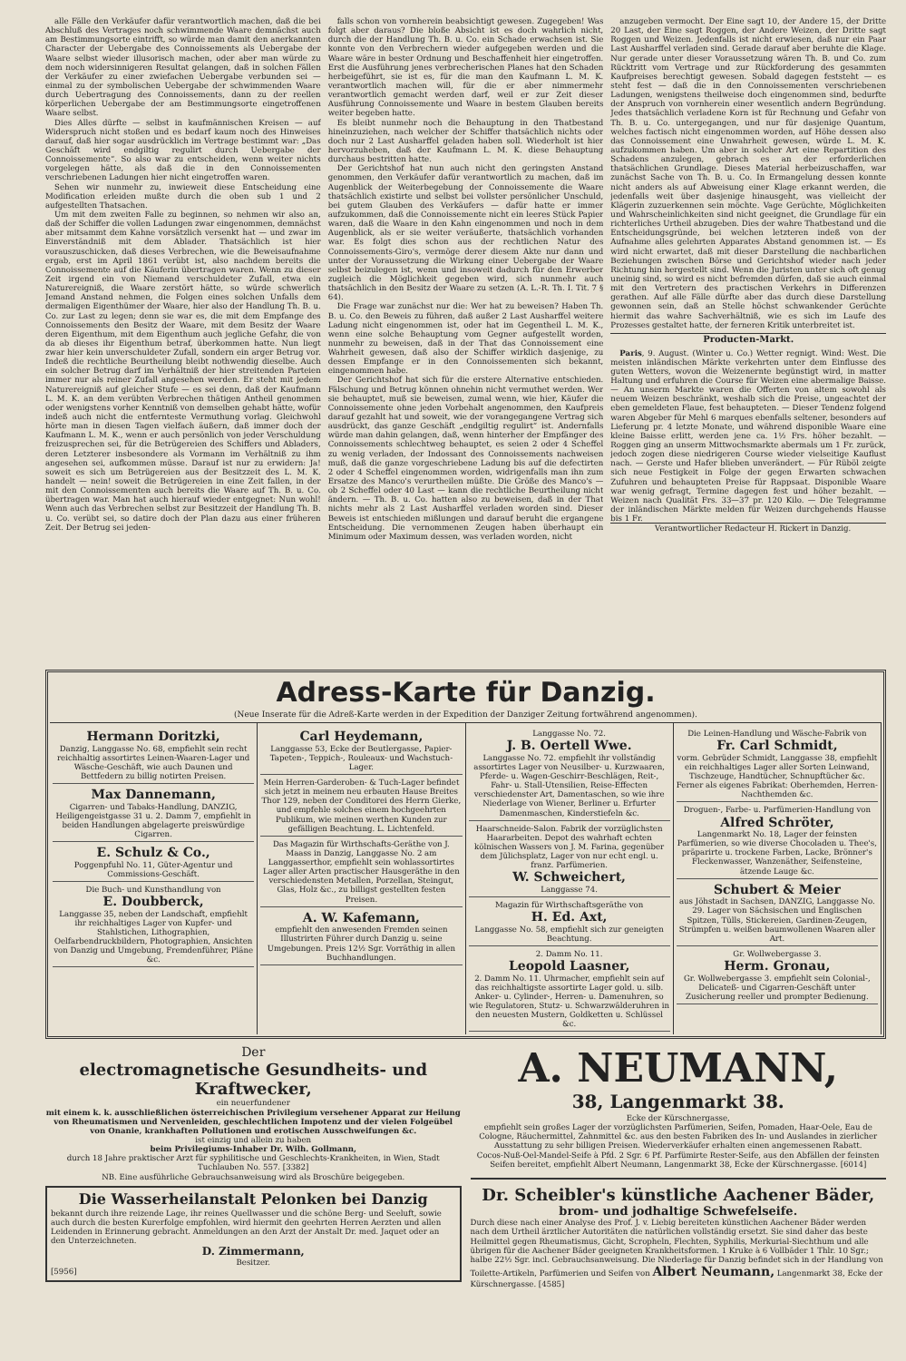alle Fälle den Verkäufer dafür verantwortlich machen, daß die bei Abschluß des Vertrages noch schwimmende Waare demnächst auch am Bestimmungsorte eintrifft, so würde man damit den anerkannten Character der Uebergabe des Connoissements als Uebergabe der Waare selbst wieder illusorisch machen, oder aber man würde zu dem noch widersinnigeren Resultat gelangen, daß in solchen Fällen der Verkäufer zu einer zwiefachen Uebergabe verbunden sei — einmal zu der symbolischen Uebergabe der schwimmenden Waare durch Uebertragung des Connoissements, dann zu der reellen körperlichen Uebergabe der am Bestimmungsorte eingetroffenen Waare selbst.
Dies Alles dürfte — selbst in kaufmännischen Kreisen — auf Widerspruch nicht stoßen und es bedarf kaum noch des Hinweises darauf, daß hier sogar ausdrücklich im Vertrage bestimmt war: „Das Geschäft wird endgiltig regulirt durch Uebergabe der Connoissemente“. So also war zu entscheiden, wenn weiter nichts vorgelegen hätte, als daß die in den Connoissementen verschriebenen Ladungen hier nicht eingetroffen waren.
Sehen wir nunmehr zu, inwieweit diese Entscheidung eine Modification erleiden mußte durch die oben sub 1 und 2 aufgestellten Thatsachen.
Um mit dem zweiten Falle zu beginnen, so nehmen wir also an, daß der Schiffer die vollen Ladungen zwar eingenommen, demnächst aber mitsammt dem Kahne vorsätzlich versenkt hat — und zwar im Einverständniß mit dem Ablader. Thatsächlich ist hier vorauszuschicken, daß dieses Verbrechen, wie die Beweisaufnahme ergab, erst im April 1861 verübt ist, also nachdem bereits die Connoissemente auf die Käuferin übertragen waren. Wenn zu dieser Zeit irgend ein von Niemand verschuldeter Zufall, etwa ein Naturereigniß, die Waare zerstört hätte, so würde schwerlich Jemand Anstand nehmen, die Folgen eines solchen Unfalls dem dermaligen Eigenthümer der Waare, hier also der Handlung Th. B. u. Co. zur Last zu legen; denn sie war es, die mit dem Empfange des Connoissements den Besitz der Waare, mit dem Besitz der Waare deren Eigenthum, mit dem Eigenthum auch jegliche Gefahr, die von da ab dieses ihr Eigenthum betraf, überkommen hatte. Nun liegt zwar hier kein unverschuldeter Zufall, sondern ein arger Betrug vor. Indeß die rechtliche Beurtheilung bleibt nothwendig dieselbe. Auch ein solcher Betrug darf im Verhältniß der hier streitenden Parteien immer nur als reiner Zufall angesehen werden. Er steht mit jedem Naturereigniß auf gleicher Stufe — es sei denn, daß der Kaufmann L. M. K. an dem verübten Verbrechen thätigen Antheil genommen oder wenigstens vorher Kenntniß von demselben gehabt hätte, wofür indeß auch nicht die entfernteste Vermuthung vorlag. Gleichwohl hörte man in diesen Tagen vielfach äußern, daß immer doch der Kaufmann L. M. K., wenn er auch persönlich von jeder Verschuldung freizusprechen sei, für die Betrügereien des Schiffers und Abladers, deren Letzterer insbesondere als Vormann im Verhältniß zu ihm angesehen sei, aufkommen müsse. Darauf ist nur zu erwidern: Ja! soweit es sich um Betrügereien aus der Besitzzeit des L. M. K. handelt — nein! soweit die Betrügereien in eine Zeit fallen, in der mit den Connoissementen auch bereits die Waare auf Th. B. u. Co. übertragen war. Man hat auch hierauf wieder entgegnet: Nun wohl! Wenn auch das Verbrechen selbst zur Besitzzeit der Handlung Th. B. u. Co. verübt sei, so datire doch der Plan dazu aus einer früheren Zeit. Der Betrug sei jeden-
falls schon von vornherein beabsichtigt gewesen. Zugegeben! Was folgt aber daraus? Die bloße Absicht ist es doch wahrlich nicht, durch die der Handlung Th. B. u. Co. ein Schade erwachsen ist. Sie konnte von den Verbrechern wieder aufgegeben werden und die Waare wäre in bester Ordnung und Beschaffenheit hier eingetroffen. Erst die Ausführung jenes verbrecherischen Planes hat den Schaden herbeigeführt, sie ist es, für die man den Kaufmann L. M. K. verantwortlich machen will, für die er aber nimmermehr verantwortlich gemacht werden darf, weil er zur Zeit dieser Ausführung Connoissemente und Waare in bestem Glauben bereits weiter begeben hatte.
Es bleibt nunmehr noch die Behauptung in den Thatbestand hineinzuziehen, nach welcher der Schiffer thatsächlich nichts oder doch nur 2 Last Ausharffel geladen haben soll. Wiederholt ist hier hervorzuheben, daß der Kaufmann L. M. K. diese Behauptung durchaus bestritten hatte.
Der Gerichtshof hat nun auch nicht den geringsten Anstand genommen, den Verkäufer dafür verantwortlich zu machen, daß im Augenblick der Weiterbegebung der Connoissemente die Waare thatsächlich existirte und selbst bei vollster persönlicher Unschuld, bei gutem Glauben des Verkäufers — dafür hatte er immer aufzukommen, daß die Connoissemente nicht ein leeres Stück Papier waren, daß die Waare in den Kahn eingenommen und noch in dem Augenblick, als er sie weiter veräußerte, thatsächlich vorhanden war. Es folgt dies schon aus der rechtlichen Natur des Connoissements-Giro's, vermöge derer diesem Akte nur dann und unter der Voraussetzung die Wirkung einer Uebergabe der Waare selbst beizulegen ist, wenn und insoweit dadurch für den Erwerber zugleich die Möglichkeit gegeben wird, sich nunmehr auch thatsächlich in den Besitz der Waare zu setzen (A. L.-R. Th. I. Tit. 7 § 64).
Die Frage war zunächst nur die: Wer hat zu beweisen? Haben Th. B. u. Co. den Beweis zu führen, daß außer 2 Last Ausharffel weitere Ladung nicht eingenommen ist, oder hat im Gegentheil L. M. K., wenn eine solche Behauptung vom Gegner aufgestellt worden, nunmehr zu beweisen, daß in der That das Connoissement eine Wahrheit gewesen, daß also der Schiffer wirklich dasjenige, zu dessen Empfange er in den Connoissementen sich bekannt, eingenommen habe.
Der Gerichtshof hat sich für die erstere Alternative entschieden. Fälschung und Betrug können ohnehin nicht vermuthet werden. Wer sie behauptet, muß sie beweisen, zumal wenn, wie hier, Käufer die Connoissemente ohne jeden Vorbehalt angenommen, den Kaufpreis darauf gezahlt hat und soweit, wie der vorangegangene Vertrag sich ausdrückt, das ganze Geschäft „endgiltig regulirt“ ist. Andernfalls würde man dahin gelangen, daß, wenn hinterher der Empfänger des Connoissements schlechtweg behauptet, es seien 2 oder 4 Scheffel zu wenig verladen, der Indossant des Connoissements nachweisen muß, daß die ganze vorgeschriebene Ladung bis auf die defectirten 2 oder 4 Scheffel eingenommen worden, widrigenfalls man ihn zum Ersatze des Manco's verurtheilen müßte. Die Größe des Manco's — ob 2 Scheffel oder 40 Last — kann die rechtliche Beurtheilung nicht ändern. — Th. B. u. Co. hatten also zu beweisen, daß in der That nichts mehr als 2 Last Ausharffel verladen worden sind. Dieser Beweis ist entschieden mißlungen und darauf beruht die ergangene Entscheidung. Die vernommenen Zeugen haben überhaupt ein Minimum oder Maximum dessen, was verladen worden, nicht
anzugeben vermocht. Der Eine sagt 10, der Andere 15, der Dritte 20 Last, der Eine sagt Roggen, der Andere Weizen, der Dritte sagt Roggen und Weizen. Jedenfalls ist nicht erwiesen, daß nur ein Paar Last Ausharffel verladen sind. Gerade darauf aber beruhte die Klage. Nur gerade unter dieser Voraussetzung wären Th. B. und Co. zum Rücktritt vom Vertrage und zur Rückforderung des gesammten Kaufpreises berechtigt gewesen. Sobald dagegen feststeht — es steht fest — daß die in den Connoissementen verschriebenen Ladungen, wenigstens theilweise doch eingenommen sind, bedurfte der Anspruch von vornherein einer wesentlich andern Begründung. Jedes thatsächlich verladene Korn ist für Rechnung und Gefahr von Th. B. u. Co. untergegangen, und nur für dasjenige Quantum, welches factisch nicht eingenommen worden, auf Höhe dessen also das Connoissement eine Unwahrheit gewesen, würde L. M. K. aufzukommen haben. Um aber in solcher Art eine Repartition des Schadens anzulegen, gebrach es an der erforderlichen thatsächlichen Grundlage. Dieses Material herbeizuschaffen, war zunächst Sache von Th. B. u. Co. In Ermangelung dessen konnte nicht anders als auf Abweisung einer Klage erkannt werden, die jedenfalls weit über dasjenige hinausgeht, was vielleicht der Klägerin zuzuerkennen sein möchte. Vage Gerüchte, Möglichkeiten und Wahrscheinlichkeiten sind nicht geeignet, die Grundlage für ein richterliches Urtheil abzugeben. Dies der wahre Thatbestand und die Entscheidungsgründe, bei welchen letzteren indeß von der Aufnahme alles gelehrten Apparates Abstand genommen ist. — Es wird nicht erwartet, daß mit dieser Darstellung die nachbarlichen Beziehungen zwischen Börse und Gerichtshof wieder nach jeder Richtung hin hergestellt sind. Wenn die Juristen unter sich oft genug uneinig sind, so wird es nicht befremden dürfen, daß sie auch einmal mit den Vertretern des practischen Verkehrs in Differenzen gerathen. Auf alle Fälle dürfte aber das durch diese Darstellung gewonnen sein, daß an Stelle höchst schwankender Gerüchte hiermit das wahre Sachverhältniß, wie es sich im Laufe des Prozesses gestaltet hatte, der ferneren Kritik unterbreitet ist.
Producten-Markt.
Paris, 9. August. (Winter u. Co.) Wetter regnigt. Wind: West. Die meisten inländischen Märkte verkehrten unter dem Einflusse des guten Wetters, wovon die Weizenernte begünstigt wird, in matter Haltung und erfuhren die Course für Weizen eine abermalige Baisse. — An unserm Markte waren die Offerten von altem sowohl als neuem Weizen beschränkt, weshalb sich die Preise, ungeachtet der eben gemeldeten Flaue, fest behaupteten. — Dieser Tendenz folgend waren Abgeber für Mehl 6 marques ebenfalls seltener, besonders auf Lieferung pr. 4 letzte Monate, und während disponible Waare eine kleine Baisse erlitt, werden jene ca. 1½ Frs. höher bezahlt. — Roggen ging an unserm Mittwochsmarkte abermals um 1 Fr. zurück, jedoch zogen diese niedrigeren Course wieder vielseitige Kauflust nach. — Gerste und Hafer blieben unverändert. — Für Rüböl zeigte sich neue Festigkeit in Folge der gegen Erwarten schwachen Zufuhren und behaupteten Preise für Rappsaat. Disponible Waare war wenig gefragt, Termine dagegen fest und höher bezahlt. — Weizen nach Qualität Frs. 33—37 pr. 120 Kilo. — Die Telegramme der inländischen Märkte melden für Weizen durchgehends Hausse bis 1 Fr.
Verantwortlicher Redacteur H. Rickert in Danzig.
Adress-Karte für Danzig.
(Neue Inserate für die Adreß-Karte werden in der Expedition der Danziger Zeitung fortwährend angenommen).
Hermann Doritzki,
Danzig, Langgasse No. 68, empfiehlt sein recht reichhaltig assortirtes Leinen-Waaren-Lager und Wäsche-Geschäft, wie auch Daunen und Bettfedern zu billig notirten Preisen.
Max Dannemann,
Cigarren- und Tabaks-Handlung, DANZIG, Heiligengeistgasse 31 u. 2. Damm 7, empfiehlt in beiden Handlungen abgelagerte preiswürdige Cigarren.
E. Schulz & Co.,
Poggenpfuhl No. 11, Güter-Agentur und Commissions-Geschäft.
Die Buch- und Kunsthandlung von
E. Doubberck,
Langgasse 35, neben der Landschaft, empfiehlt ihr reichhaltiges Lager von Kupfer- und Stahlstichen, Lithographien, Oelfarbendruckbildern, Photographien, Ansichten von Danzig und Umgebung, Fremdenführer, Pläne &c.
Carl Heydemann,
Langgasse 53, Ecke der Beutlergasse, Papier-Tapeten-, Teppich-, Rouleaux- und Wachstuch-Lager.
Mein Herren-Garderoben- & Tuch-Lager befindet sich jetzt in meinem neu erbauten Hause Breites Thor 129, neben der Conditorei des Herrn Gierke, und empfehle solches einem hochgeehrten Publikum, wie meinen werthen Kunden zur gefälligen Beachtung. L. Lichtenfeld.
Das Magazin für Wirthschafts-Geräthe von J. Maass in Danzig, Langgasse No. 2 am Langgasserthor, empfiehlt sein wohlassortirtes Lager aller Arten practischer Hausgeräthe in den verschiedensten Metallen, Porzellan, Steingut, Glas, Holz &c., zu billigst gestellten festen Preisen.
A. W. Kafemann,
empfiehlt den anwesenden Fremden seinen Illustrirten Führer durch Danzig u. seine Umgebungen. Preis 12½ Sgr. Vorräthig in allen Buchhandlungen.
Langgasse No. 72.
J. B. Oertell Wwe.
Langgasse No. 72. empfiehlt ihr vollständig assortirtes Lager von Neusilber- u. Kurzwaaren, Pferde- u. Wagen-Geschirr-Beschlägen, Reit-, Fahr- u. Stall-Utensilien, Reise-Effecten verschiedenster Art, Damentaschen, so wie ihre Niederlage von Wiener, Berliner u. Erfurter Damenmaschen, Kinderstiefeln &c.
Haarschneide-Salon. Fabrik der vorzüglichsten Haararbeiten. Depot des wahrhaft echten kölnischen Wassers von J. M. Farina, gegenüber dem Jülichsplatz, Lager von nur echt engl. u. franz. Parfümerien.
W. Schweichert,
Langgasse 74.
Magazin für Wirthschaftsgeräthe von
H. Ed. Axt,
Langgasse No. 58, empfiehlt sich zur geneigten Beachtung.
2. Damm No. 11.
Leopold Laasner,
2. Damm No. 11. Uhrmacher, empfiehlt sein auf das reichhaltigste assortirte Lager gold. u. silb. Anker- u. Cylinder-, Herren- u. Damenuhren, so wie Regulatoren, Stutz- u. Schwarzwälderuhren in den neuesten Mustern, Goldketten u. Schlüssel &c.
Die Leinen-Handlung und Wäsche-Fabrik von
Fr. Carl Schmidt,
vorm. Gebrüder Schmidt, Langgasse 38, empfiehlt ein reichhaltiges Lager aller Sorten Leinwand, Tischzeuge, Handtücher, Schnupftücher &c. Ferner als eigenes Fabrikat: Oberhemden, Herren-Nachthemden &c.
Droguen-, Farbe- u. Parfümerien-Handlung von
Alfred Schröter,
Langenmarkt No. 18, Lager der feinsten Parfümerien, so wie diverse Chocoladen u. Thee's, präparirte u. trockene Farben, Lacke, Brönner's Fleckenwasser, Wanzenäther, Seifensteine, ätzende Lauge &c.
Schubert & Meier
aus Jöhstadt in Sachsen, DANZIG, Langgasse No. 29. Lager von Sächsischen und Englischen Spitzen, Tülls, Stickereien, Gardinen-Zeugen, Strümpfen u. weißen baumwollenen Waaren aller Art.
Gr. Wollwebergasse 3.
Herm. Gronau,
Gr. Wollwebergasse 3. empfiehlt sein Colonial-, Delicateß- und Cigarren-Geschäft unter Zusicherung reeller und prompter Bedienung.
Der
electromagnetische Gesundheits- und Kraftwecker,
ein neuerfundener
mit einem k. k. ausschließlichen österreichischen Privilegium versehener Apparat zur Heilung von Rheumatismen und Nervenleiden, geschlechtlichen Impotenz und der vielen Folgeübel von Onanie, krankhaften Pollutionen und erotischen Ausschweifungen &c.
ist einzig und allein zu haben
beim Privilegiums-Inhaber Dr. Wilh. Gollmann,
durch 18 Jahre praktischer Arzt für syphilitische und Geschlechts-Krankheiten, in Wien, Stadt Tuchlauben No. 557. [3382]
NB. Eine ausführliche Gebrauchsanweisung wird als Broschüre beigegeben.
Die Wasserheilanstalt Pelonken bei Danzig
bekannt durch ihre reizende Lage, ihr reines Quellwasser und die schöne Berg- und Seeluft, sowie auch durch die besten Kurerfolge empfohlen, wird hiermit den geehrten Herren Aerzten und allen Leidenden in Erinnerung gebracht. Anmeldungen an den Arzt der Anstalt Dr. med. Jaquet oder an den Unterzeichneten.
D. Zimmermann,
Besitzer.
[5956]
A. NEUMANN,
38, Langenmarkt 38.
Ecke der Kürschnergasse,
empfiehlt sein großes Lager der vorzüglichsten Parfümerien, Seifen, Pomaden, Haar-Oele, Eau de Cologne, Räuchermittel, Zahnmittel &c. aus den besten Fabriken des In- und Auslandes in zierlicher Ausstattung zu sehr billigen Preisen. Wiederverkäufer erhalten einen angemessenen Rabatt.
Cocos-Nuß-Oel-Mandel-Seife à Pfd. 2 Sgr. 6 Pf. Parfümirte Rester-Seife, aus den Abfällen der feinsten Seifen bereitet, empfiehlt Albert Neumann, Langenmarkt 38, Ecke der Kürschnergasse. [6014]
Dr. Scheibler's künstliche Aachener Bäder,
brom- und jodhaltige Schwefelseife.
Durch diese nach einer Analyse des Prof. J. v. Liebig bereiteten künstlichen Aachener Bäder werden nach dem Urtheil ärztlicher Autoritäten die natürlichen vollständig ersetzt. Sie sind daher das beste Heilmittel gegen Rheumatismus, Gicht, Scropheln, Flechten, Syphilis, Merkurial-Siechthum und alle übrigen für die Aachener Bäder geeigneten Krankheitsformen. 1 Kruke à 6 Vollbäder 1 Thlr. 10 Sgr.; halbe 22½ Sgr. incl. Gebrauchsanweisung. Die Niederlage für Danzig befindet sich in der Handlung von Toilette-Artikeln, Parfümerien und Seifen von Albert Neumann, Langenmarkt 38, Ecke der Kürschnergasse. [4585]